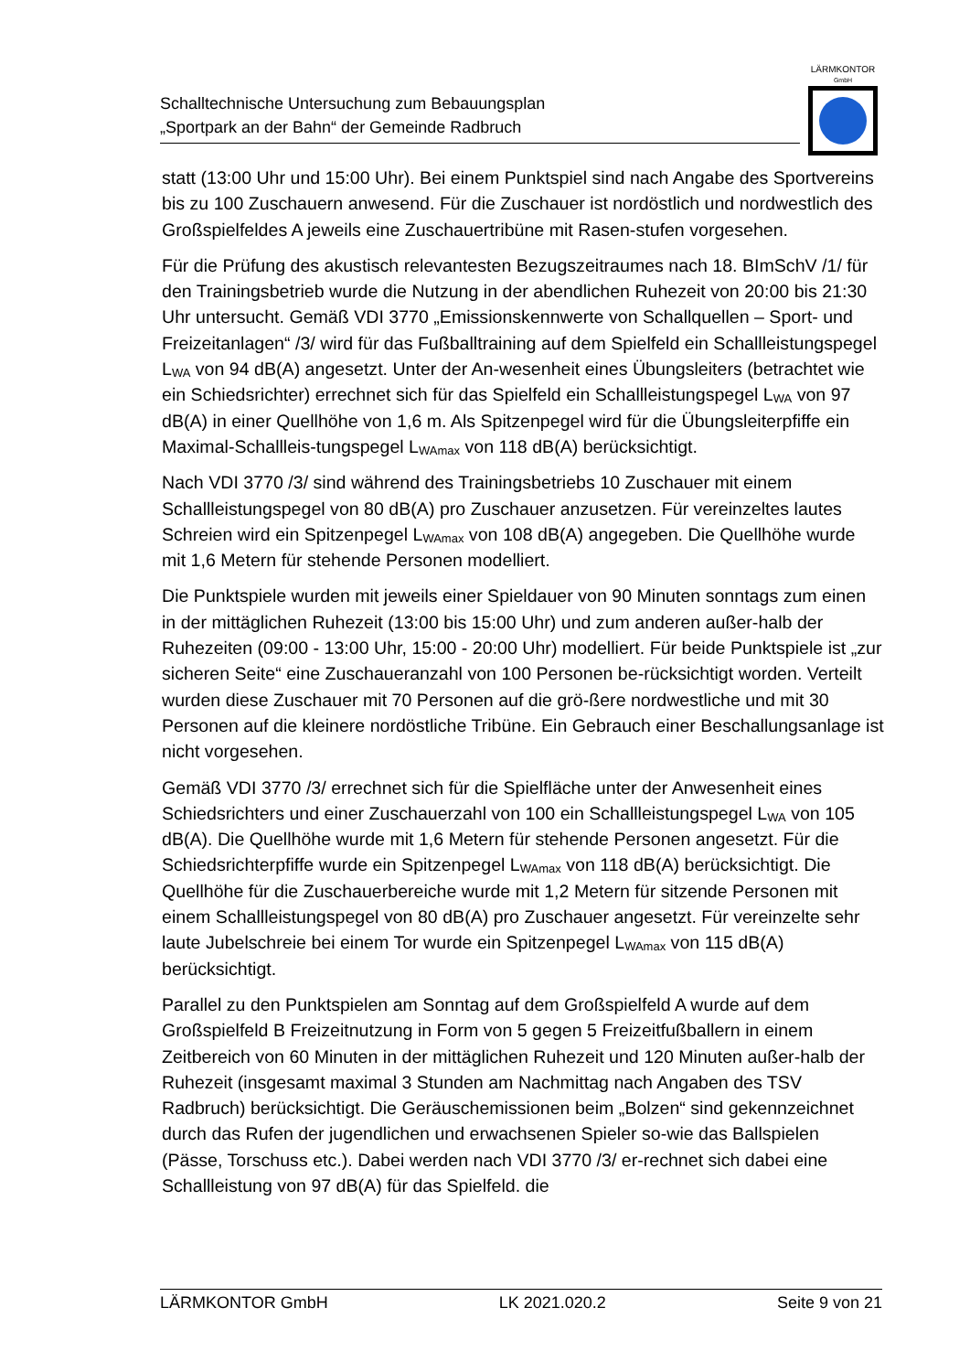Schalltechnische Untersuchung zum Bebauungsplan
„Sportpark an der Bahn“ der Gemeinde Radbruch
LÄRMKONTOR
GmbH
statt (13:00 Uhr und 15:00 Uhr). Bei einem Punktspiel sind nach Angabe des Sportvereins bis zu 100 Zuschauern anwesend. Für die Zuschauer ist nordöstlich und nordwestlich des Großspielfeldes A jeweils eine Zuschauertribüne mit Rasen-stufen vorgesehen.
Für die Prüfung des akustisch relevantesten Bezugszeitraumes nach 18. BImSchV /1/ für den Trainingsbetrieb wurde die Nutzung in der abendlichen Ruhezeit von 20:00 bis 21:30 Uhr untersucht. Gemäß VDI 3770 „Emissionskennwerte von Schallquellen – Sport- und Freizeitanlagen“ /3/ wird für das Fußballtraining auf dem Spielfeld ein Schallleistungspegel L<sub>WA</sub> von 94 dB(A) angesetzt. Unter der An-wesenheit eines Übungsleiters (betrachtet wie ein Schiedsrichter) errechnet sich für das Spielfeld ein Schallleistungspegel L<sub>WA</sub> von 97 dB(A) in einer Quellhöhe von 1,6 m. Als Spitzenpegel wird für die Übungsleiterpfiffe ein Maximal-Schallleis-tungspegel L<sub>WAmax</sub> von 118 dB(A) berücksichtigt.
Nach VDI 3770 /3/ sind während des Trainingsbetriebs 10 Zuschauer mit einem Schallleistungspegel von 80 dB(A) pro Zuschauer anzusetzen. Für vereinzeltes lautes Schreien wird ein Spitzenpegel L<sub>WAmax</sub> von 108 dB(A) angegeben. Die Quellhöhe wurde mit 1,6 Metern für stehende Personen modelliert.
Die Punktspiele wurden mit jeweils einer Spieldauer von 90 Minuten sonntags zum einen in der mittäglichen Ruhezeit (13:00 bis 15:00 Uhr) und zum anderen außer-halb der Ruhezeiten (09:00 - 13:00 Uhr, 15:00 - 20:00 Uhr) modelliert. Für beide Punktspiele ist „zur sicheren Seite“ eine Zuschaueranzahl von 100 Personen be-rücksichtigt worden. Verteilt wurden diese Zuschauer mit 70 Personen auf die grö-ßere nordwestliche und mit 30 Personen auf die kleinere nordöstliche Tribüne. Ein Gebrauch einer Beschallungsanlage ist nicht vorgesehen.
Gemäß VDI 3770 /3/ errechnet sich für die Spielfläche unter der Anwesenheit eines Schiedsrichters und einer Zuschauerzahl von 100 ein Schallleistungspegel L<sub>WA</sub> von 105 dB(A). Die Quellhöhe wurde mit 1,6 Metern für stehende Personen angesetzt. Für die Schiedsrichterpfiffe wurde ein Spitzenpegel L<sub>WAmax</sub> von 118 dB(A) berücksichtigt. Die Quellhöhe für die Zuschauerbereiche wurde mit 1,2 Metern für sitzende Personen mit einem Schallleistungspegel von 80 dB(A) pro Zuschauer angesetzt. Für vereinzelte sehr laute Jubelschreie bei einem Tor wurde ein Spitzenpegel L<sub>WAmax</sub> von 115 dB(A) berücksichtigt.
Parallel zu den Punktspielen am Sonntag auf dem Großspielfeld A wurde auf dem Großspielfeld B Freizeitnutzung in Form von 5 gegen 5 Freizeitfußballern in einem Zeitbereich von 60 Minuten in der mittäglichen Ruhezeit und 120 Minuten außer-halb der Ruhezeit (insgesamt maximal 3 Stunden am Nachmittag nach Angaben des TSV Radbruch) berücksichtigt. Die Geräuschemissionen beim „Bolzen“ sind gekennzeichnet durch das Rufen der jugendlichen und erwachsenen Spieler so-wie das Ballspielen (Pässe, Torschuss etc.). Dabei werden nach VDI 3770 /3/ er-rechnet sich dabei eine Schallleistung von 97 dB(A) für das Spielfeld. die
LÄRMKONTOR GmbH LK 2021.020.2 Seite 9 von 21